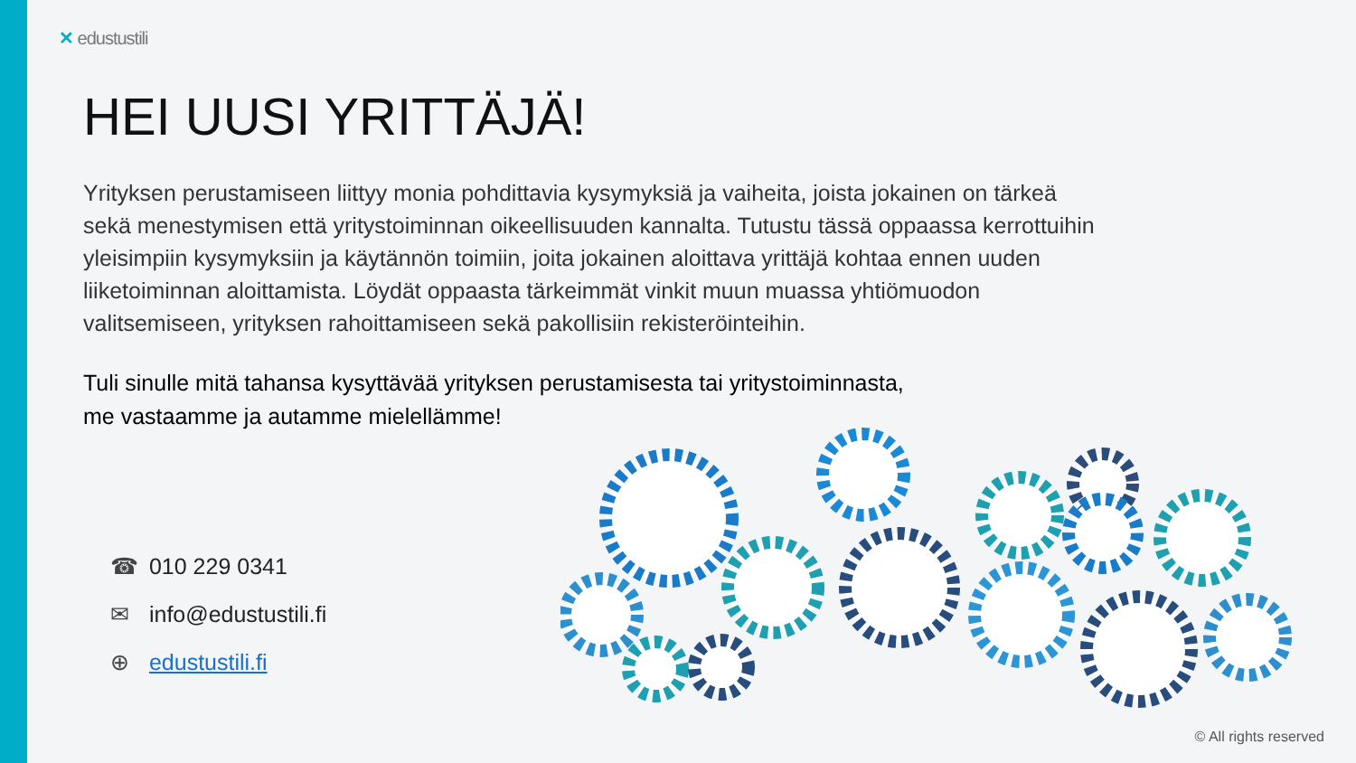✕ edustustili
HEI UUSI YRITTÄJÄ!
Yrityksen perustamiseen liittyy monia pohdittavia kysymyksiä ja vaiheita, joista jokainen on tärkeä sekä menestymisen että yritystoiminnan oikeellisuuden kannalta. Tutustu tässä oppaassa kerrottuihin yleisimpiin kysymyksiin ja käytännön toimiin, joita jokainen aloittava yrittäjä kohtaa ennen uuden liiketoiminnan aloittamista. Löydät oppaasta tärkeimmät vinkit muun muassa yhtiömuodon valitsemiseen, yrityksen rahoittamiseen sekä pakollisiin rekisteröinteihin.
Tuli sinulle mitä tahansa kysyttävää yrityksen perustamisesta tai yritystoiminnasta,
me vastaamme ja autamme mielellämme!
☎ 010 229 0341
✉ info@edustustili.fi
⊕ edustustili.fi
© All rights reserved